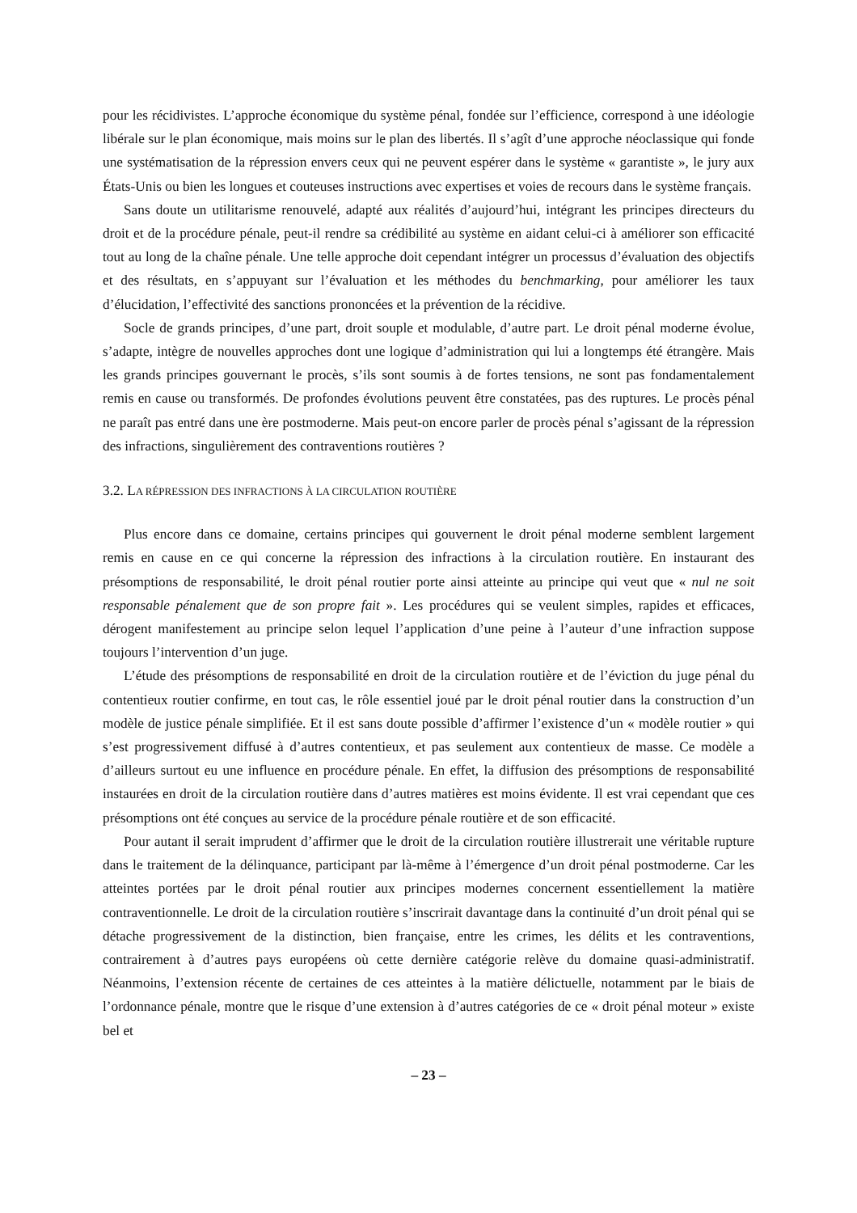pour les récidivistes. L’approche économique du système pénal, fondée sur l’efficience, correspond à une idéologie libérale sur le plan économique, mais moins sur le plan des libertés. Il s’agît d’une approche néoclassique qui fonde une systématisation de la répression envers ceux qui ne peuvent espérer dans le système « garantiste », le jury aux États-Unis ou bien les longues et couteuses instructions avec expertises et voies de recours dans le système français.
Sans doute un utilitarisme renouvelé, adapté aux réalités d’aujourd’hui, intégrant les principes directeurs du droit et de la procédure pénale, peut-il rendre sa crédibilité au système en aidant celui-ci à améliorer son efficacité tout au long de la chaîne pénale. Une telle approche doit cependant intégrer un processus d’évaluation des objectifs et des résultats, en s’appuyant sur l’évaluation et les méthodes du benchmarking, pour améliorer les taux d’élucidation, l’effectivité des sanctions prononcées et la prévention de la récidive.
Socle de grands principes, d’une part, droit souple et modulable, d’autre part. Le droit pénal moderne évolue, s’adapte, intègre de nouvelles approches dont une logique d’administration qui lui a longtemps été étrangère. Mais les grands principes gouvernant le procès, s’ils sont soumis à de fortes tensions, ne sont pas fondamentalement remis en cause ou transformés. De profondes évolutions peuvent être constatées, pas des ruptures. Le procès pénal ne paraît pas entré dans une ère postmoderne. Mais peut-on encore parler de procès pénal s’agissant de la répression des infractions, singulièrement des contraventions routières ?
3.2. LA RÉPRESSION DES INFRACTIONS À LA CIRCULATION ROUTIÈRE
Plus encore dans ce domaine, certains principes qui gouvernent le droit pénal moderne semblent largement remis en cause en ce qui concerne la répression des infractions à la circulation routière. En instaurant des présomptions de responsabilité, le droit pénal routier porte ainsi atteinte au principe qui veut que « nul ne soit responsable pénalement que de son propre fait ». Les procédures qui se veulent simples, rapides et efficaces, dérogent manifestement au principe selon lequel l’application d’une peine à l’auteur d’une infraction suppose toujours l’intervention d’un juge.
L’étude des présomptions de responsabilité en droit de la circulation routière et de l’éviction du juge pénal du contentieux routier confirme, en tout cas, le rôle essentiel joué par le droit pénal routier dans la construction d’un modèle de justice pénale simplifiée. Et il est sans doute possible d’affirmer l’existence d’un « modèle routier » qui s’est progressivement diffusé à d’autres contentieux, et pas seulement aux contentieux de masse. Ce modèle a d’ailleurs surtout eu une influence en procédure pénale. En effet, la diffusion des présomptions de responsabilité instaurées en droit de la circulation routière dans d’autres matières est moins évidente. Il est vrai cependant que ces présomptions ont été conçues au service de la procédure pénale routière et de son efficacité.
Pour autant il serait imprudent d’affirmer que le droit de la circulation routière illustrerait une véritable rupture dans le traitement de la délinquance, participant par là-même à l’émergence d’un droit pénal postmoderne. Car les atteintes portées par le droit pénal routier aux principes modernes concernent essentiellement la matière contraventionnelle. Le droit de la circulation routière s’inscrirait davantage dans la continuité d’un droit pénal qui se détache progressivement de la distinction, bien française, entre les crimes, les délits et les contraventions, contrairement à d’autres pays européens où cette dernière catégorie relève du domaine quasi-administratif. Néanmoins, l’extension récente de certaines de ces atteintes à la matière délictuelle, notamment par le biais de l’ordonnance pénale, montre que le risque d’une extension à d’autres catégories de ce « droit pénal moteur » existe bel et
– 23 –